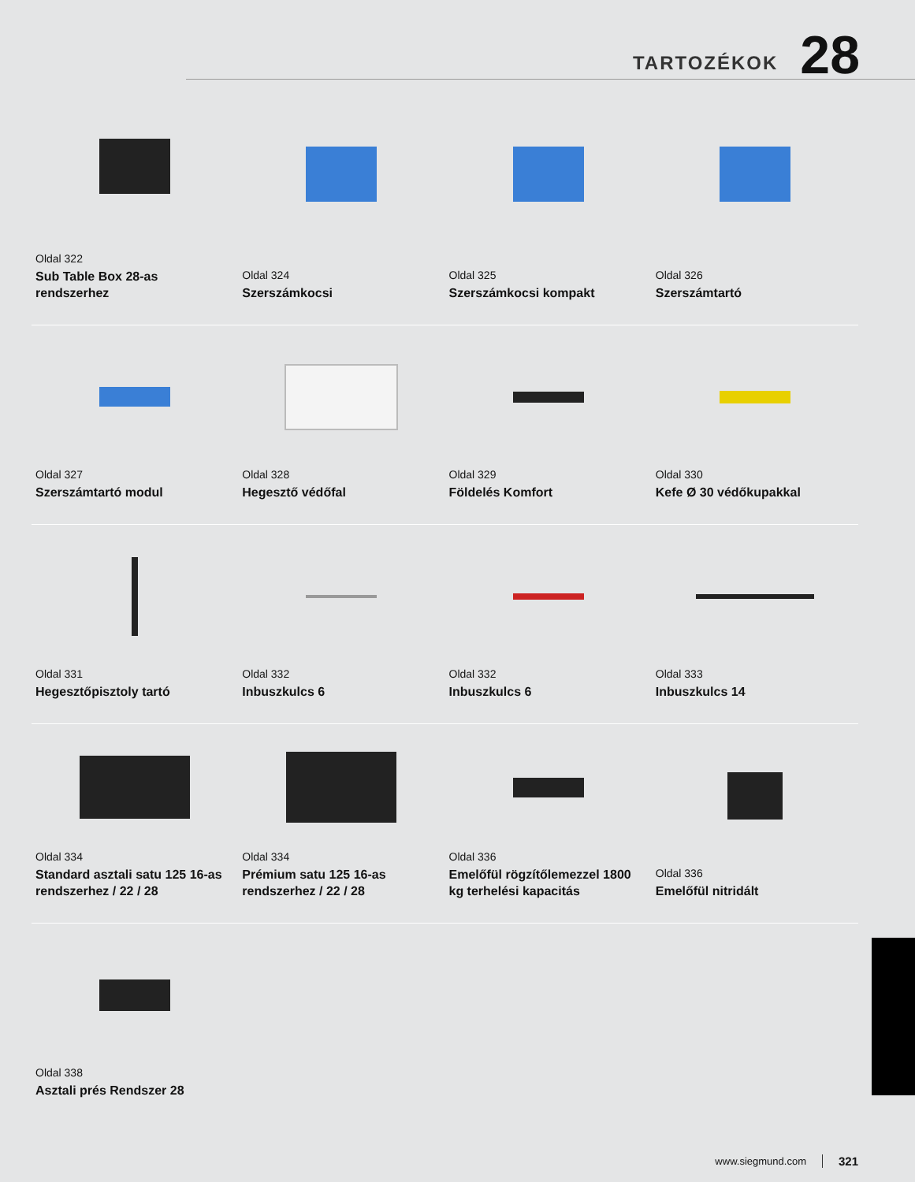TARTOZÉKOK 28
Oldal 322
Sub Table Box 28-as rendszerhez
Oldal 324
Szerszámkocsi
Oldal 325
Szerszámkocsi kompakt
Oldal 326
Szerszámtartó
Oldal 327
Szerszámtartó modul
Oldal 328
Hegesztő védőfal
Oldal 329
Földelés Komfort
Oldal 330
Kefe Ø 30 védőkupakkal
Oldal 331
Hegesztőpisztoly tartó
Oldal 332
Inbuszkulcs 6
Oldal 332
Inbuszkulcs 6
Oldal 333
Inbuszkulcs 14
Oldal 334
Standard asztali satu 125 16-as rendszerhez / 22 / 28
Oldal 334
Prémium satu 125 16-as rendszerhez / 22 / 28
Oldal 336
Emelőfül rögzítőlemezzel 1800 kg terhelési kapacitás
Oldal 336
Emelőfül nitridált
Oldal 338
Asztali prés Rendszer 28
www.siegmund.com 321